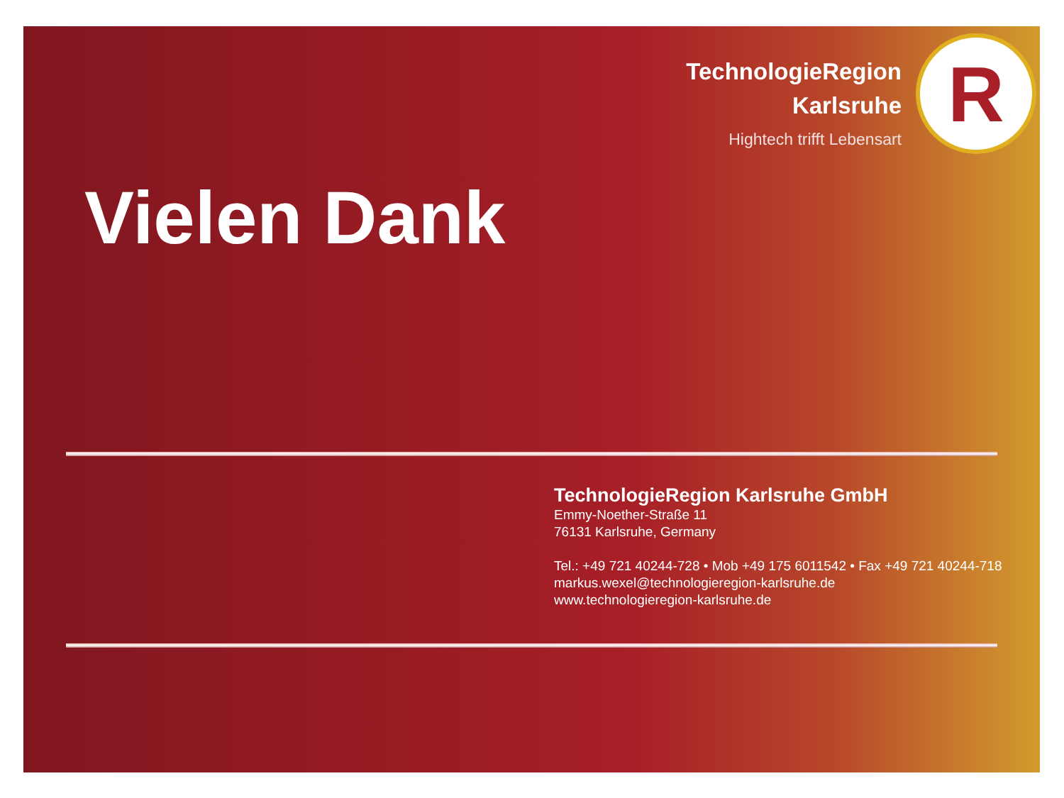TechnologieRegion
Karlsruhe
Hightech trifft Lebensart
R
Vielen Dank
TechnologieRegion Karlsruhe GmbH
Emmy-Noether-Straße 11
76131 Karlsruhe, Germany
Tel.: +49 721 40244-728 • Mob +49 175 6011542 • Fax +49 721 40244-718
markus.wexel@technologieregion-karlsruhe.de
www.technologieregion-karlsruhe.de